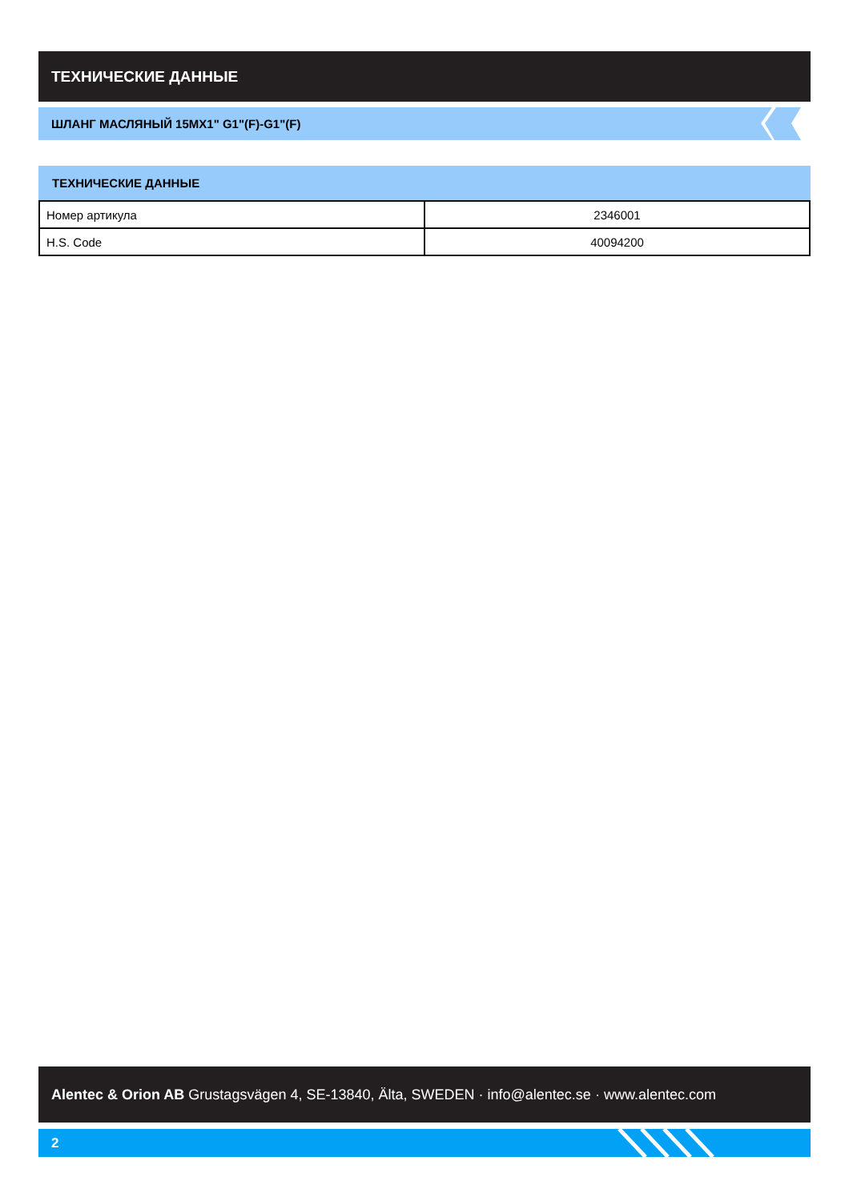ТЕХНИЧЕСКИЕ ДАННЫЕ
ШЛАНГ МАСЛЯНЫЙ 15MX1" G1"(F)-G1"(F)
ТЕХНИЧЕСКИЕ ДАННЫЕ
| Номер артикула | 2346001 |
| H.S. Code | 40094200 |
Alentec & Orion AB Grustagsvägen 4, SE-13840, Älta, SWEDEN · info@alentec.se · www.alentec.com
2